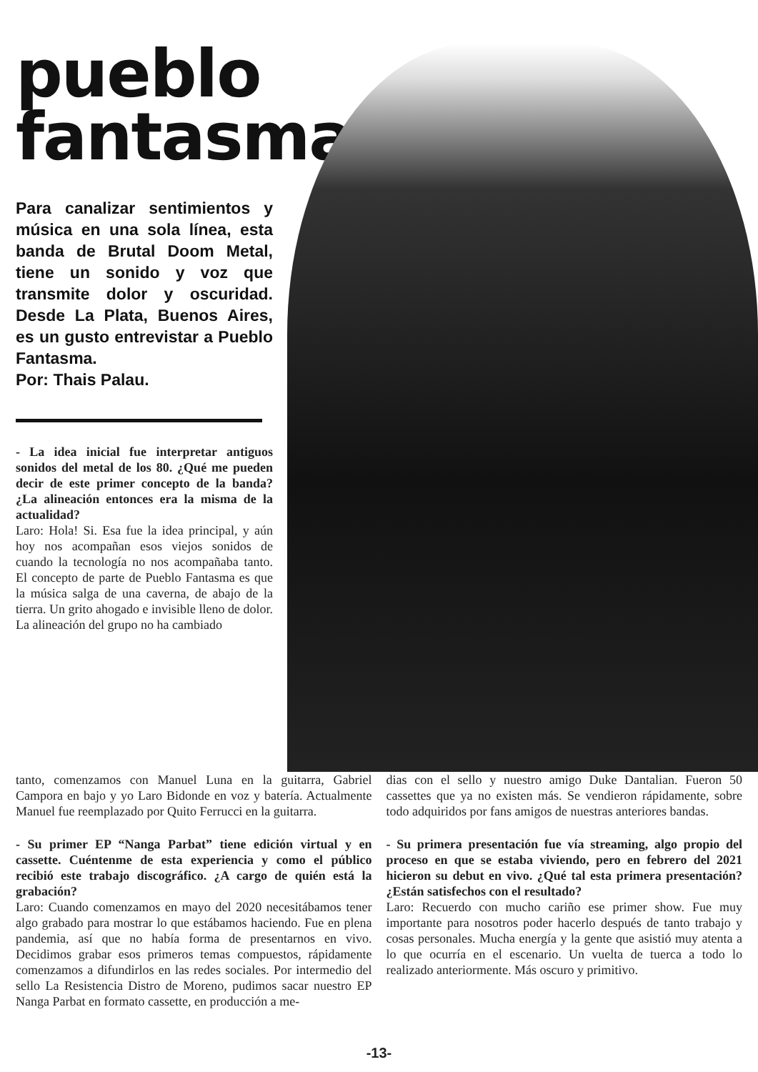pueblo
fantasma
Para canalizar sentimientos y música en una sola línea, esta banda de Brutal Doom Metal, tiene un sonido y voz que transmite dolor y oscuridad. Desde La Plata, Buenos Aires, es un gusto entrevistar a Pueblo Fantasma.
Por: Thais Palau.
- La idea inicial fue interpretar antiguos sonidos del metal de los 80. ¿Qué me pueden decir de este primer concepto de la banda? ¿La alineación entonces era la misma de la actualidad?
Laro: Hola! Si. Esa fue la idea principal, y aún hoy nos acompañan esos viejos sonidos de cuando la tecnología no nos acompañaba tanto. El concepto de parte de Pueblo Fantasma es que la música salga de una caverna, de abajo de la tierra. Un grito ahogado e invisible lleno de dolor.
La alineación del grupo no ha cambiado
tanto, comenzamos con Manuel Luna en la guitarra, Gabriel Campora en bajo y yo Laro Bidonde en voz y batería. Actualmente Manuel fue reemplazado por Quito Ferrucci en la guitarra.
- Su primer EP “Nanga Parbat” tiene edición virtual y en cassette. Cuéntenme de esta experiencia y como el público recibió este trabajo discográfico. ¿A cargo de quién está la grabación?
Laro: Cuando comenzamos en mayo del 2020 necesitábamos tener algo grabado para mostrar lo que estábamos haciendo. Fue en plena pandemia, así que no había forma de presentarnos en vivo. Decidimos grabar esos primeros temas compuestos, rápidamente comenzamos a difundirlos en las redes sociales. Por intermedio del sello La Resistencia Distro de Moreno, pudimos sacar nuestro EP Nanga Parbat en formato cassette, en producción a me-
dias con el sello y nuestro amigo Duke Dantalian. Fueron 50 cassettes que ya no existen más. Se vendieron rápidamente, sobre todo adquiridos por fans amigos de nuestras anteriores bandas.
- Su primera presentación fue vía streaming, algo propio del proceso en que se estaba viviendo, pero en febrero del 2021 hicieron su debut en vivo. ¿Qué tal esta primera presentación? ¿Están satisfechos con el resultado?
Laro: Recuerdo con mucho cariño ese primer show. Fue muy importante para nosotros poder hacerlo después de tanto trabajo y cosas personales. Mucha energía y la gente que asistió muy atenta a lo que ocurría en el escenario. Un vuelta de tuerca a todo lo realizado anteriormente. Más oscuro y primitivo.
-13-